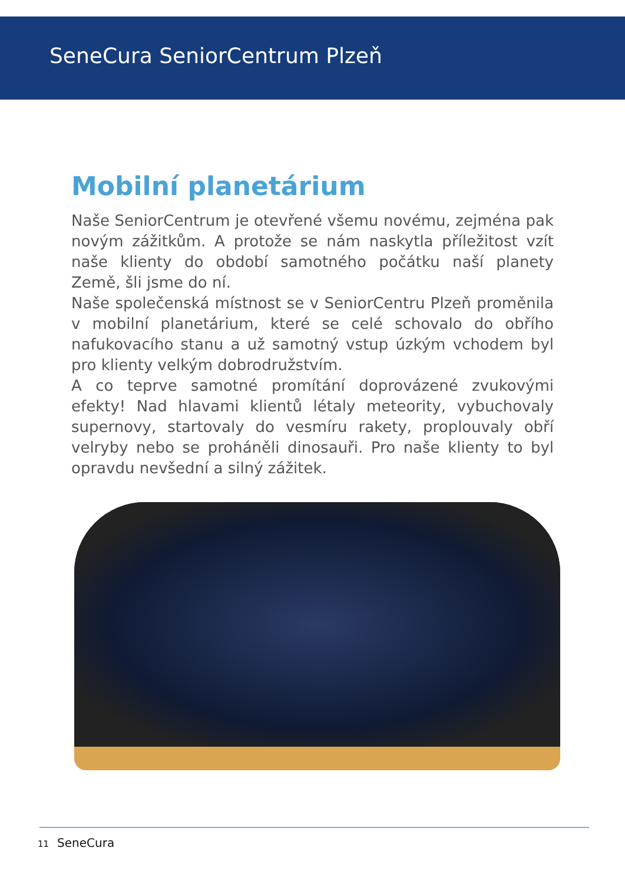SeneCura SeniorCentrum Plzeň
Mobilní planetárium
Naše SeniorCentrum je otevřené všemu novému, zejména pak novým zážitkům. A protože se nám naskytla příležitost vzít naše klienty do období samotného počátku naší planety Země, šli jsme do ní.
Naše společenská místnost se v SeniorCentru Plzeň proměnila v mobilní planetárium, které se celé schovalo do obřího nafukovacího stanu a už samotný vstup úzkým vchodem byl pro klienty velkým dobrodružstvím.
A co teprve samotné promítání doprovázené zvukovými efekty! Nad hlavami klientů létaly meteority, vybuchovaly supernovy, startovaly do vesmíru rakety, proplouvaly obří velryby nebo se proháněli dinosauři. Pro naše klienty to byl opravdu nevšední a silný zážitek.
11 SeneCura